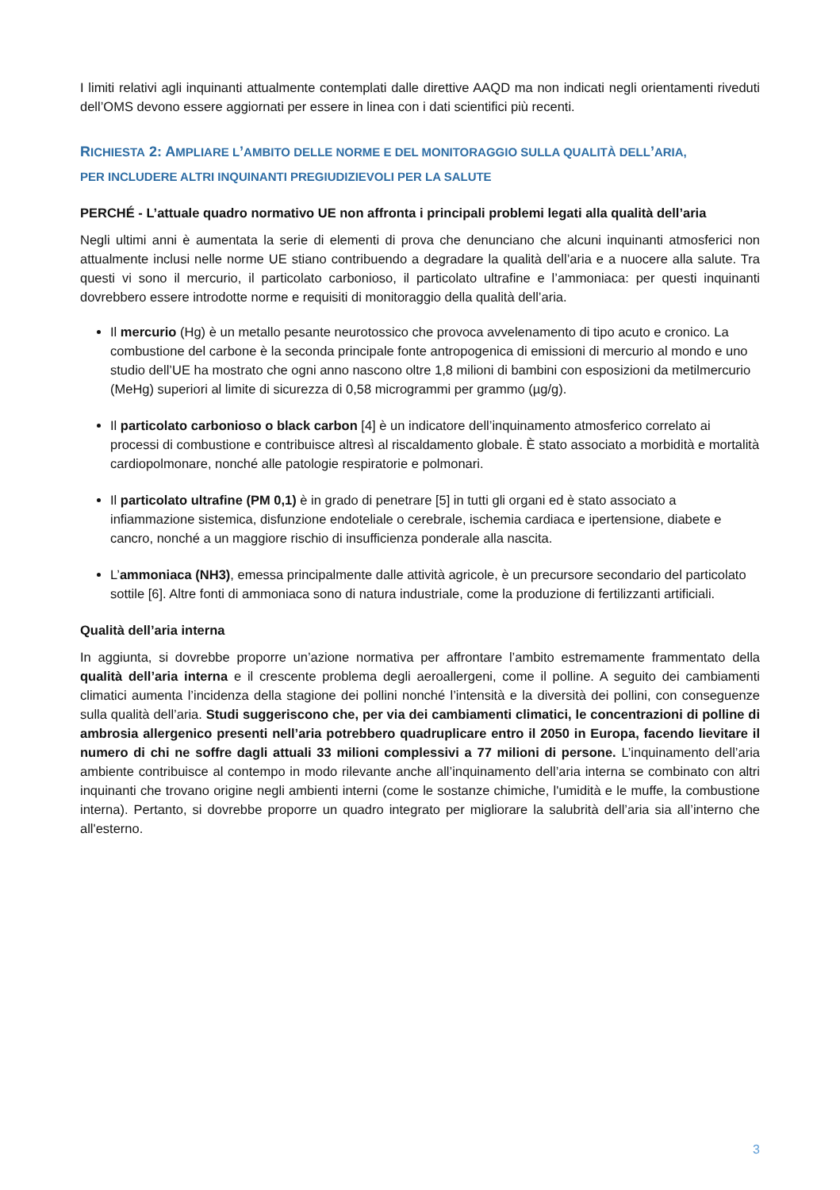I limiti relativi agli inquinanti attualmente contemplati dalle direttive AAQD ma non indicati negli orientamenti riveduti dell’OMS devono essere aggiornati per essere in linea con i dati scientifici più recenti.
RICHIESTA 2: AMPLIARE L’AMBITO DELLE NORME E DEL MONITORAGGIO SULLA QUALITÀ DELL’ARIA,
PER INCLUDERE ALTRI INQUINANTI PREGIUDIZIEVOLI PER LA SALUTE
PERCHÉ - L’attuale quadro normativo UE non affronta i principali problemi legati alla qualità dell’aria
Negli ultimi anni è aumentata la serie di elementi di prova che denunciano che alcuni inquinanti atmosferici non attualmente inclusi nelle norme UE stiano contribuendo a degradare la qualità dell’aria e a nuocere alla salute. Tra questi vi sono il mercurio, il particolato carbonioso, il particolato ultrafine e l’ammoniaca: per questi inquinanti dovrebbero essere introdotte norme e requisiti di monitoraggio della qualità dell’aria.
Il mercurio (Hg) è un metallo pesante neurotossico che provoca avvelenamento di tipo acuto e cronico. La combustione del carbone è la seconda principale fonte antropogenica di emissioni di mercurio al mondo e uno studio dell’UE ha mostrato che ogni anno nascono oltre 1,8 milioni di bambini con esposizioni da metilmercurio (MeHg) superiori al limite di sicurezza di 0,58 microgrammi per grammo (µg/g).
Il particolato carbonioso o black carbon [4] è un indicatore dell’inquinamento atmosferico correlato ai processi di combustione e contribuisce altresì al riscaldamento globale. È stato associato a morbidità e mortalità cardiopolmonare, nonché alle patologie respiratorie e polmonari.
Il particolato ultrafine (PM 0,1) è in grado di penetrare [5] in tutti gli organi ed è stato associato a infiammazione sistemica, disfunzione endoteliale o cerebrale, ischemia cardiaca e ipertensione, diabete e cancro, nonché a un maggiore rischio di insufficienza ponderale alla nascita.
L’ammoniaca (NH3), emessa principalmente dalle attività agricole, è un precursore secondario del particolato sottile [6]. Altre fonti di ammoniaca sono di natura industriale, come la produzione di fertilizzanti artificiali.
Qualità dell’aria interna
In aggiunta, si dovrebbe proporre un’azione normativa per affrontare l’ambito estremamente frammentato della qualità dell’aria interna e il crescente problema degli aeroallergeni, come il polline. A seguito dei cambiamenti climatici aumenta l’incidenza della stagione dei pollini nonché l’intensità e la diversità dei pollini, con conseguenze sulla qualità dell’aria. Studi suggeriscono che, per via dei cambiamenti climatici, le concentrazioni di polline di ambrosia allergenico presenti nell’aria potrebbero quadruplicare entro il 2050 in Europa, facendo lievitare il numero di chi ne soffre dagli attuali 33 milioni complessivi a 77 milioni di persone. L’inquinamento dell’aria ambiente contribuisce al contempo in modo rilevante anche all’inquinamento dell’aria interna se combinato con altri inquinanti che trovano origine negli ambienti interni (come le sostanze chimiche, l'umidità e le muffe, la combustione interna). Pertanto, si dovrebbe proporre un quadro integrato per migliorare la salubrità dell’aria sia all’interno che all'esterno.
3